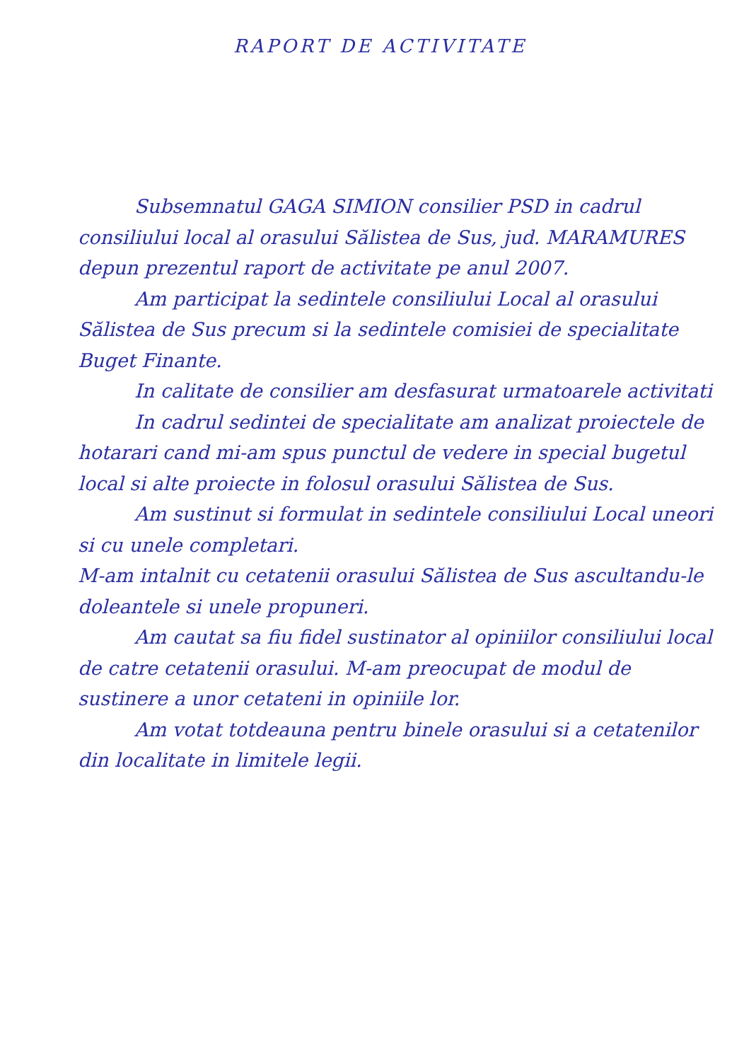RAPORT DE ACTIVITATE
Subsemnatul GAGA SIMION consilier PSD in cadrul consiliului local al orasului Sălistea de Sus, jud. MARAMURES depun prezentul raport de activitate pe anul 2007.
Am participat la sedintele consiliului Local al orasului Sălistea de Sus precum si la sedintele comisiei de specialitate Buget Finante.
In calitate de consilier am desfasurat urmatoarele activitati
In cadrul sedintei de specialitate am analizat proiectele de hotarari cand mi-am spus punctul de vedere in special bugetul local si alte proiecte in folosul orasului Sălistea de Sus.
Am sustinut si formulat in sedintele consiliului Local uneori si cu unele completari.
M-am intalnit cu cetatenii orasului Sălistea de Sus ascultandu-le doleantele si unele propuneri.
Am cautat sa fiu fidel sustinator al opiniilor consiliului local de catre cetatenii orasului. M-am preocupat de modul de sustinere a unor cetateni in opiniile lor.
Am votat totdeauna pentru binele orasului si a cetatenilor din localitate in limitele legii.